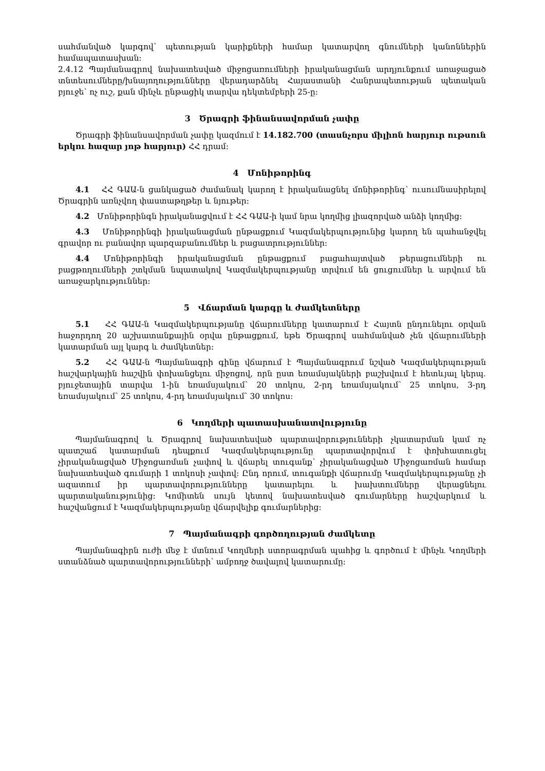սահմանված կարգով՝ պետության կարիքների համար կատարվող գնումների կանոններին համապատասխան:
2.4.12 Պայմանագրով նախատեսված միջոցառումների իրականացման արդյունքում առաջացած տնտեսումները/խնայողությունները վերադարձնել Հայաստանի Հանրապետության պետական բյուջե՝ ոչ ուշ, քան մինչև ընթացիկ տարվա դեկտեմբերի 25-ը:
3 Ծրագրի ֆինանսավորման չափը
Ծրագրի ֆինանսավորման չափը կազմում է 14.182.700 (տասնչորս միլիոն հարյուր ութսուն երկու հազար յոթ հարյուր) ՀՀ դրամ:
4 Մոնիթորինգ
4.1 ՀՀ ԳԱԱ-ն ցանկացած ժամանակ կարող է իրականացնել մոնիթորինգ՝ ուսումնասիրելով Ծրագրին առնչվող փաստաթղթեր և նյութեր:
4.2 Մոնիթորինգն իրականացվում է ՀՀ ԳԱԱ-ի կամ նրա կողմից լիազորված անձի կողմից:
4.3 Մոնիթորինգի իրականացման ընթացքում Կազմակերպությունից կարող են պահանջվել գրավոր ու բանավոր պարզաբանումներ և բացատրություններ:
4.4 Մոնիթորինգի իրականացման ընթացքում բացահայտված թերացումների ու բացթողումների շտկման նպատակով Կազմակերպությանը տրվում են ցուցումներ և արվում են առաջարկություններ:
5 Վճարման կարգը և ժամկետները
5.1 ՀՀ ԳԱԱ-ն Կազմակերպությանը վճարումները կատարում է Հայտն ընդունելու օրվան հաջորդող 20 աշխատանքային օրվա ընթացքում, եթե Ծրագրով սահմանված չեն վճարումների կատարման այլ կարգ և ժամկետներ:
5.2 ՀՀ ԳԱԱ-ն Պայմանագրի գինը վճարում է Պայմանագրում նշված Կազմակերպության հաշվարկային հաշվին փոխանցելու միջոցով, որն ըստ եռամսյակների բաշխվում է հետևյալ կերպ. բյուջետային տարվա 1-ին եռամսյակում՝ 20 տոկոս, 2-րդ եռամսյակում՝ 25 տոկոս, 3-րդ եռամսյակում՝ 25 տոկոս, 4-րդ եռամսյակում՝ 30 տոկոս:
6 Կողմերի պատասխանատվությունը
Պայմանագրով և Ծրագրով նախատեսված պարտավորությունների չկատարման կամ ոչ պատշաճ կատարման դեպքում Կազմակերպությունը պարտավորվում է փոխհատուցել չիրականացված Միջոցառման չափով և վճարել տուգանք՝ չիրականացված Միջոցառման համար նախատեսված գումարի 1 տոկոսի չափով: Ընդ որում, տուգանքի վճարումը Կազմակերպությանը չի ազատում իր պարտավորությունները կատարելու և խախտումները վերացնելու պարտականությունից: Կոմիտեն սույն կետով նախատեսված գումարները հաշվարկում և հաշվանցում է Կազմակերպությանը վճարվելիք գումարներից:
7 Պայմանագրի գործողության ժամկետը
Պայմանագիրն ուժի մեջ է մտնում Կողմերի ստորագրման պահից և գործում է մինչև Կողմերի ստանձնած պարտավորությունների՝ ամբողջ ծավալով կատարումը: